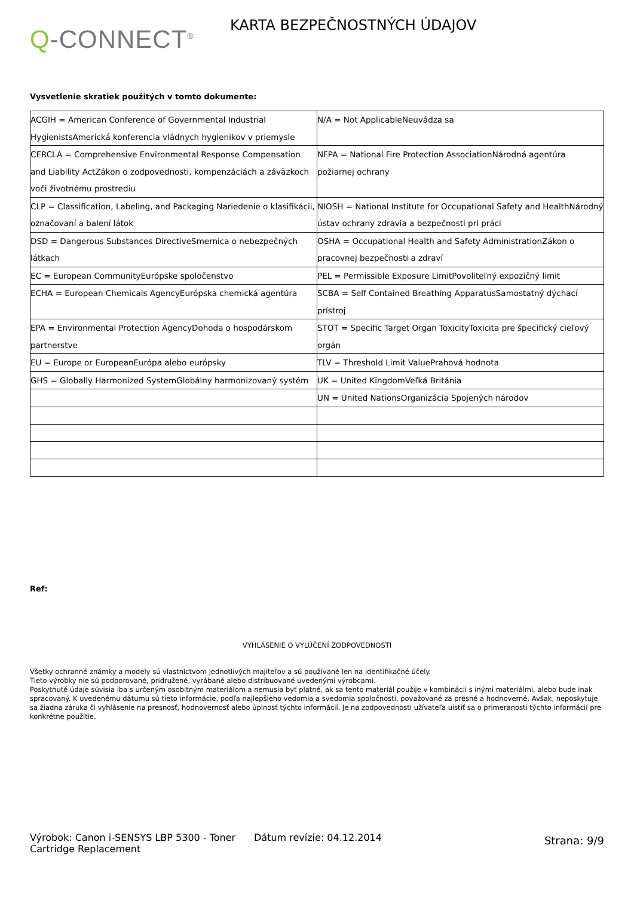Q-CONNECT<sup>®</sup>
KARTA BEZPEČNOSTNÝCH ÚDAJOV
Vysvetlenie skratiek použitých v tomto dokumente:
| ACGIH = American Conference of Governmental Industrial HygienistsAmerická konferencia vládnych hygienikov v priemysle | N/A = Not ApplicableNeuvádza sa |
| CERCLA = Comprehensive Environmental Response Compensation and Liability ActZákon o zodpovednosti, kompenzáciách a záväzkoch voči životnému prostrediu | NFPA = National Fire Protection AssociationNárodná agentúra požiarnej ochrany |
| CLP = Classification, Labeling, and Packaging Nariedenie o klasifikácii, označovaní a balení látok | NIOSH = National Institute for Occupational Safety and HealthNárodný ústav ochrany zdravia a bezpečnosti pri práci |
| DSD = Dangerous Substances DirectiveSmernica o nebezpečných látkach | OSHA = Occupational Health and Safety AdministrationZákon o pracovnej bezpečnosti a zdraví |
| EC = European CommunityEurópske spoločenstvo | PEL = Permissible Exposure LimitPovoliteľný expozičný limit |
| ECHA = European Chemicals AgencyEurópska chemická agentúra | SCBA = Self Contained Breathing ApparatusSamostatný dýchací prístroj |
| EPA = Environmental Protection AgencyDohoda o hospodárskom partnerstve | STOT = Specific Target Organ ToxicityToxicita pre špecifický cieľový orgán |
| EU = Europe or EuropeanEurópa alebo európsky | TLV = Threshold Limit ValuePrahová hodnota |
| GHS = Globally Harmonized SystemGlobálny harmonizovaný systém | UK = United KingdomVeľká Británia |
| | UN = United NationsOrganizácia Spojených národov |
Ref:
VYHLÁSENIE O VYLÚČENÍ ZODPOVEDNOSTI
Všetky ochranné známky a modely sú vlastníctvom jednotlivých majiteľov a sú používané len na identifikačné účely.
Tieto výrobky nie sú podporované, pridružené, vyrábané alebo distribuované uvedenými výrobcami.
Poskytnuté údaje súvisia iba s určeným osobitným materiálom a nemusia byť platné, ak sa tento materiál použije v kombinácii s inými materiálmi, alebo bude inak spracovaný. K uvedenému dátumu sú tieto informácie, podľa najlepšieho vedomia a svedomia spoločnosti, považované za presné a hodnoverné. Avšak, neposkytuje sa žiadna záruka či vyhlásenie na presnosť, hodnovernosť alebo úplnosť týchto informácií. Je na zodpovednosti užívateľa uistiť sa o primeranosti týchto informácií pre konkrétne použitie.
Výrobok: Canon i-SENSYS LBP 5300 - Toner Cartridge Replacement
Dátum revízie: 04.12.2014
Strana: 9/9